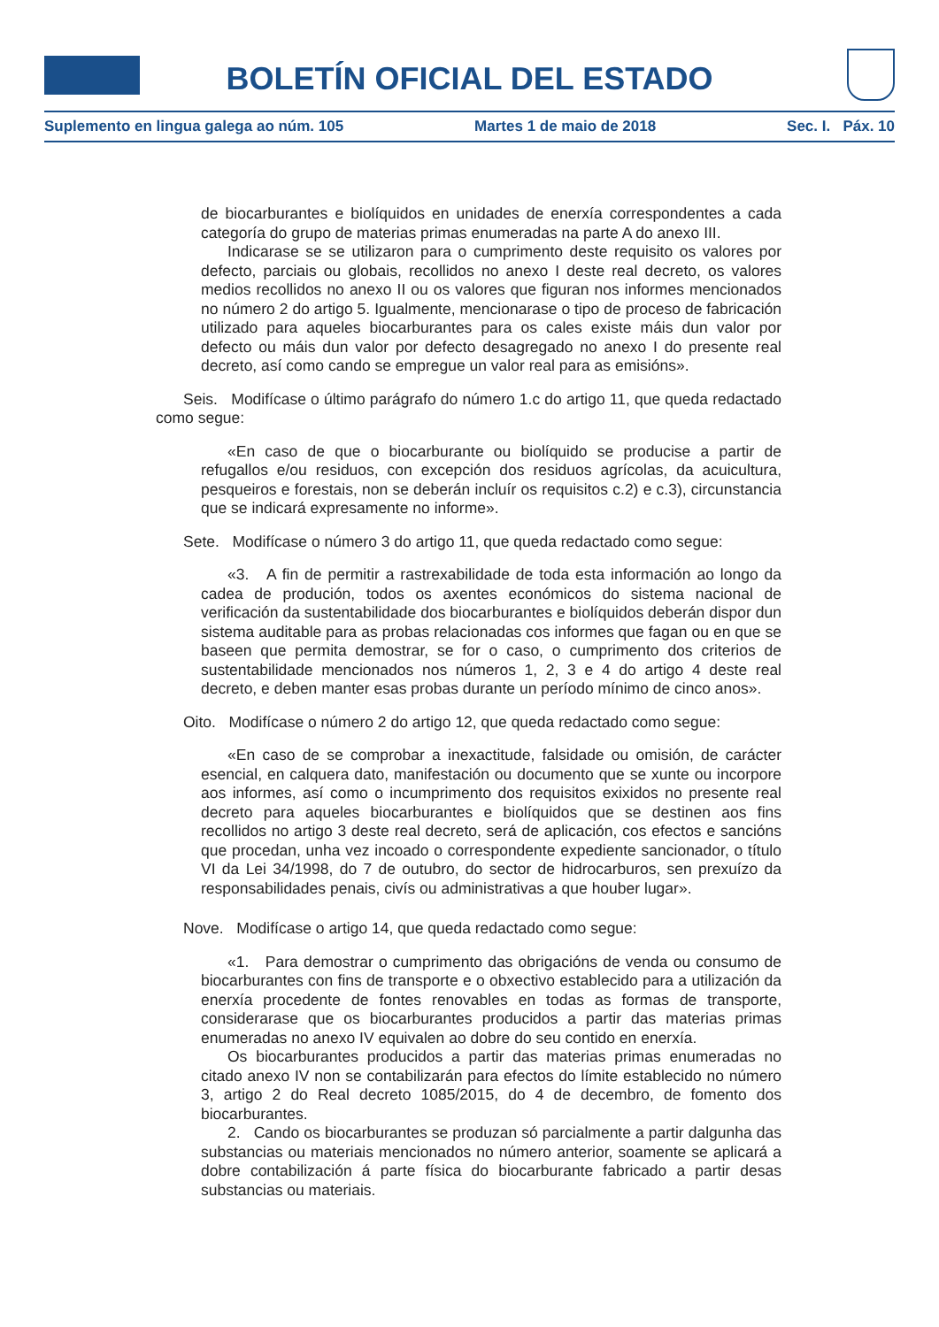BOLETÍN OFICIAL DEL ESTADO
Suplemento en lingua galega ao núm. 105 Martes 1 de maio de 2018 Sec. I. Páx. 10
de biocarburantes e biolíquidos en unidades de enerxía correspondentes a cada categoría do grupo de materias primas enumeradas na parte A do anexo III.
Indicarase se se utilizaron para o cumprimento deste requisito os valores por defecto, parciais ou globais, recollidos no anexo I deste real decreto, os valores medios recollidos no anexo II ou os valores que figuran nos informes mencionados no número 2 do artigo 5. Igualmente, mencionarase o tipo de proceso de fabricación utilizado para aqueles biocarburantes para os cales existe máis dun valor por defecto ou máis dun valor por defecto desagregado no anexo I do presente real decreto, así como cando se empregue un valor real para as emisións».
Seis. Modifícase o último parágrafo do número 1.c do artigo 11, que queda redactado como segue:
«En caso de que o biocarburante ou biolíquido se producise a partir de refugallos e/ou residuos, con excepción dos residuos agrícolas, da acuicultura, pesqueiros e forestais, non se deberán incluír os requisitos c.2) e c.3), circunstancia que se indicará expresamente no informe».
Sete. Modifícase o número 3 do artigo 11, que queda redactado como segue:
«3. A fin de permitir a rastrexabilidade de toda esta información ao longo da cadea de produción, todos os axentes económicos do sistema nacional de verificación da sustentabilidade dos biocarburantes e biolíquidos deberán dispor dun sistema auditable para as probas relacionadas cos informes que fagan ou en que se baseen que permita demostrar, se for o caso, o cumprimento dos criterios de sustentabilidade mencionados nos números 1, 2, 3 e 4 do artigo 4 deste real decreto, e deben manter esas probas durante un período mínimo de cinco anos».
Oito. Modifícase o número 2 do artigo 12, que queda redactado como segue:
«En caso de se comprobar a inexactitude, falsidade ou omisión, de carácter esencial, en calquera dato, manifestación ou documento que se xunte ou incorpore aos informes, así como o incumprimento dos requisitos exixidos no presente real decreto para aqueles biocarburantes e biolíquidos que se destinen aos fins recollidos no artigo 3 deste real decreto, será de aplicación, cos efectos e sancións que procedan, unha vez incoado o correspondente expediente sancionador, o título VI da Lei 34/1998, do 7 de outubro, do sector de hidrocarburos, sen prexuízo da responsabilidades penais, civís ou administrativas a que houber lugar».
Nove. Modifícase o artigo 14, que queda redactado como segue:
«1. Para demostrar o cumprimento das obrigacións de venda ou consumo de biocarburantes con fins de transporte e o obxectivo establecido para a utilización da enerxía procedente de fontes renovables en todas as formas de transporte, considerarase que os biocarburantes producidos a partir das materias primas enumeradas no anexo IV equivalen ao dobre do seu contido en enerxía.
Os biocarburantes producidos a partir das materias primas enumeradas no citado anexo IV non se contabilizarán para efectos do límite establecido no número 3, artigo 2 do Real decreto 1085/2015, do 4 de decembro, de fomento dos biocarburantes.
2. Cando os biocarburantes se produzan só parcialmente a partir dalgunha das substancias ou materiais mencionados no número anterior, soamente se aplicará a dobre contabilización á parte física do biocarburante fabricado a partir desas substancias ou materiais.